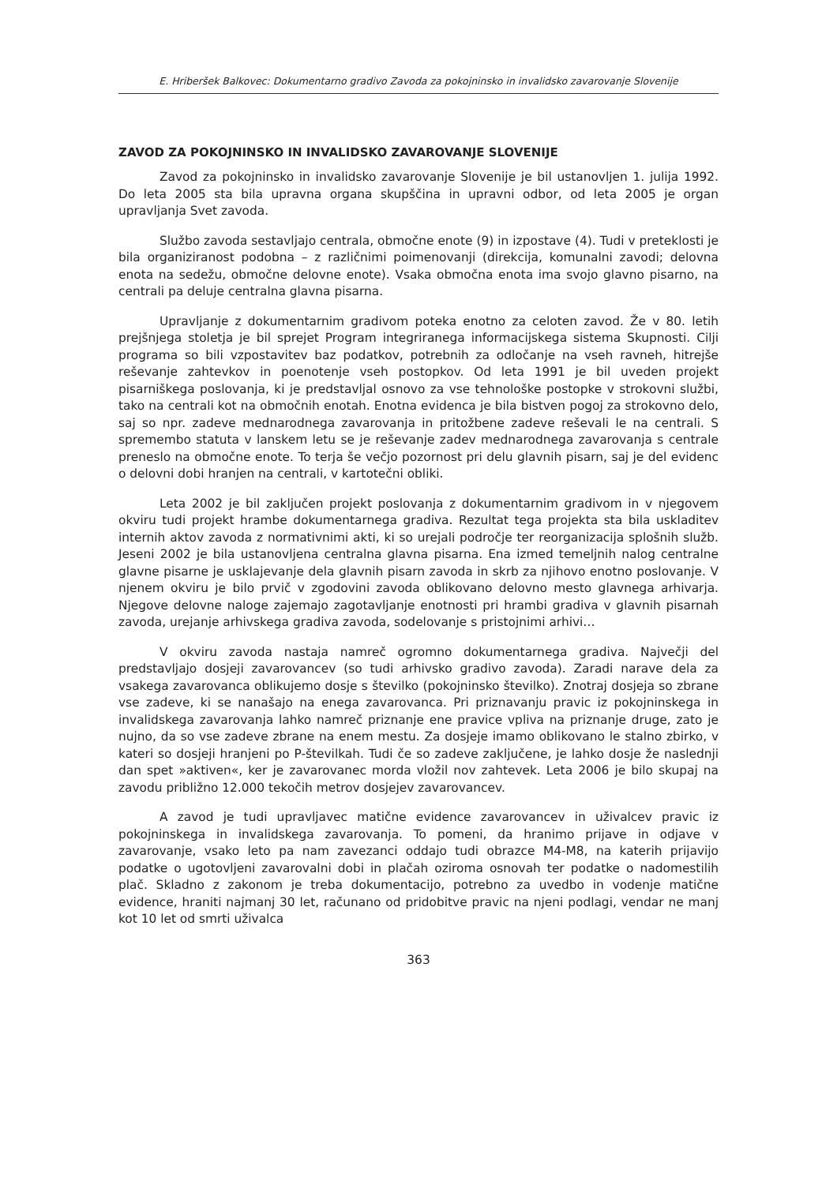E. Hriberšek Balkovec: Dokumentarno gradivo Zavoda za pokojninsko in invalidsko zavarovanje Slovenije
ZAVOD ZA POKOJNINSKO IN INVALIDSKO ZAVAROVANJE SLOVENIJE
Zavod za pokojninsko in invalidsko zavarovanje Slovenije je bil ustanovljen 1. julija 1992. Do leta 2005 sta bila upravna organa skupščina in upravni odbor, od leta 2005 je organ upravljanja Svet zavoda.
Službo zavoda sestavljajo centrala, območne enote (9) in izpostave (4). Tudi v preteklosti je bila organiziranost podobna – z različnimi poimenovanji (direkcija, komunalni zavodi; delovna enota na sedežu, območne delovne enote). Vsaka območna enota ima svojo glavno pisarno, na centrali pa deluje centralna glavna pisarna.
Upravljanje z dokumentarnim gradivom poteka enotno za celoten zavod. Že v 80. letih prejšnjega stoletja je bil sprejet Program integriranega informacijskega sistema Skupnosti. Cilji programa so bili vzpostavitev baz podatkov, potrebnih za odločanje na vseh ravneh, hitrejše reševanje zahtevkov in poenotenje vseh postopkov. Od leta 1991 je bil uveden projekt pisarniškega poslovanja, ki je predstavljal osnovo za vse tehnološke postopke v strokovni službi, tako na centrali kot na območnih enotah. Enotna evidenca je bila bistven pogoj za strokovno delo, saj so npr. zadeve mednarodnega zavarovanja in pritožbene zadeve reševali le na centrali. S spremembo statuta v lanskem letu se je reševanje zadev mednarodnega zavarovanja s centrale preneslo na območne enote. To terja še večjo pozornost pri delu glavnih pisarn, saj je del evidenc o delovni dobi hranjen na centrali, v kartotečni obliki.
Leta 2002 je bil zaključen projekt poslovanja z dokumentarnim gradivom in v njegovem okviru tudi projekt hrambe dokumentarnega gradiva. Rezultat tega projekta sta bila uskladitev internih aktov zavoda z normativnimi akti, ki so urejali področje ter reorganizacija splošnih služb. Jeseni 2002 je bila ustanovljena centralna glavna pisarna. Ena izmed temeljnih nalog centralne glavne pisarne je usklajevanje dela glavnih pisarn zavoda in skrb za njihovo enotno poslovanje. V njenem okviru je bilo prvič v zgodovini zavoda oblikovano delovno mesto glavnega arhivarja. Njegove delovne naloge zajemajo zagotavljanje enotnosti pri hrambi gradiva v glavnih pisarnah zavoda, urejanje arhivskega gradiva zavoda, sodelovanje s pristojnimi arhivi…
V okviru zavoda nastaja namreč ogromno dokumentarnega gradiva. Največji del predstavljajo dosjeji zavarovancev (so tudi arhivsko gradivo zavoda). Zaradi narave dela za vsakega zavarovanca oblikujemo dosje s številko (pokojninsko številko). Znotraj dosjeja so zbrane vse zadeve, ki se nanašajo na enega zavarovanca. Pri priznavanju pravic iz pokojninskega in invalidskega zavarovanja lahko namreč priznanje ene pravice vpliva na priznanje druge, zato je nujno, da so vse zadeve zbrane na enem mestu. Za dosjeje imamo oblikovano le stalno zbirko, v kateri so dosjeji hranjeni po P-številkah. Tudi če so zadeve zaključene, je lahko dosje že naslednji dan spet »aktiven«, ker je zavarovanec morda vložil nov zahtevek. Leta 2006 je bilo skupaj na zavodu približno 12.000 tekočih metrov dosjejev zavarovancev.
A zavod je tudi upravljavec matične evidence zavarovancev in uživalcev pravic iz pokojninskega in invalidskega zavarovanja. To pomeni, da hranimo prijave in odjave v zavarovanje, vsako leto pa nam zavezanci oddajo tudi obrazce M4-M8, na katerih prijavijo podatke o ugotovljeni zavarovalni dobi in plačah oziroma osnovah ter podatke o nadomestilih plač. Skladno z zakonom je treba dokumentacijo, potrebno za uvedbo in vodenje matične evidence, hraniti najmanj 30 let, računano od pridobitve pravic na njeni podlagi, vendar ne manj kot 10 let od smrti uživalca
363